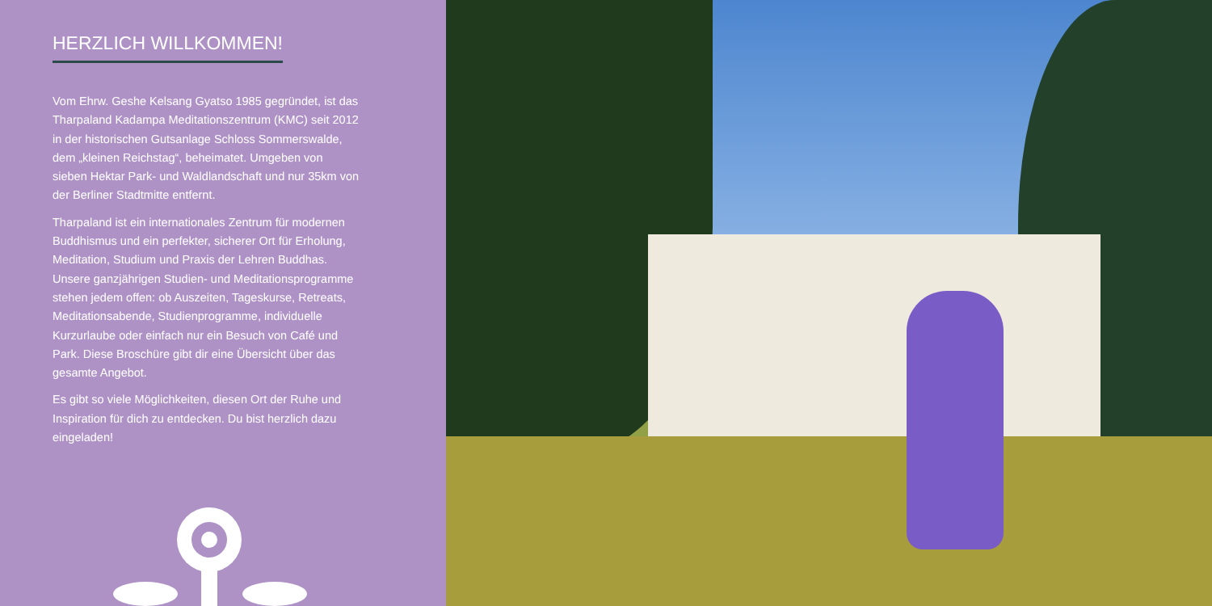HERZLICH WILLKOMMEN!
Vom Ehrw. Geshe Kelsang Gyatso 1985 gegründet, ist das Tharpaland Kadampa Meditationszentrum (KMC) seit 2012 in der historischen Gutsanlage Schloss Sommerswalde, dem „kleinen Reichstag“, beheimatet. Umgeben von sieben Hektar Park- und Waldlandschaft und nur 35km von der Berliner Stadtmitte entfernt.
Tharpaland ist ein internationales Zentrum für modernen Buddhismus und ein perfekter, sicherer Ort für Erholung, Meditation, Studium und Praxis der Lehren Buddhas. Unsere ganzjährigen Studien- und Meditationsprogramme stehen jedem offen: ob Auszeiten, Tageskurse, Retreats, Meditationsabende, Studienprogramme, individuelle Kurzurlaube oder einfach nur ein Besuch von Café und Park. Diese Broschüre gibt dir eine Übersicht über das gesamte Angebot.
Es gibt so viele Möglichkeiten, diesen Ort der Ruhe und Inspiration für dich zu entdecken. Du bist herzlich dazu eingeladen!